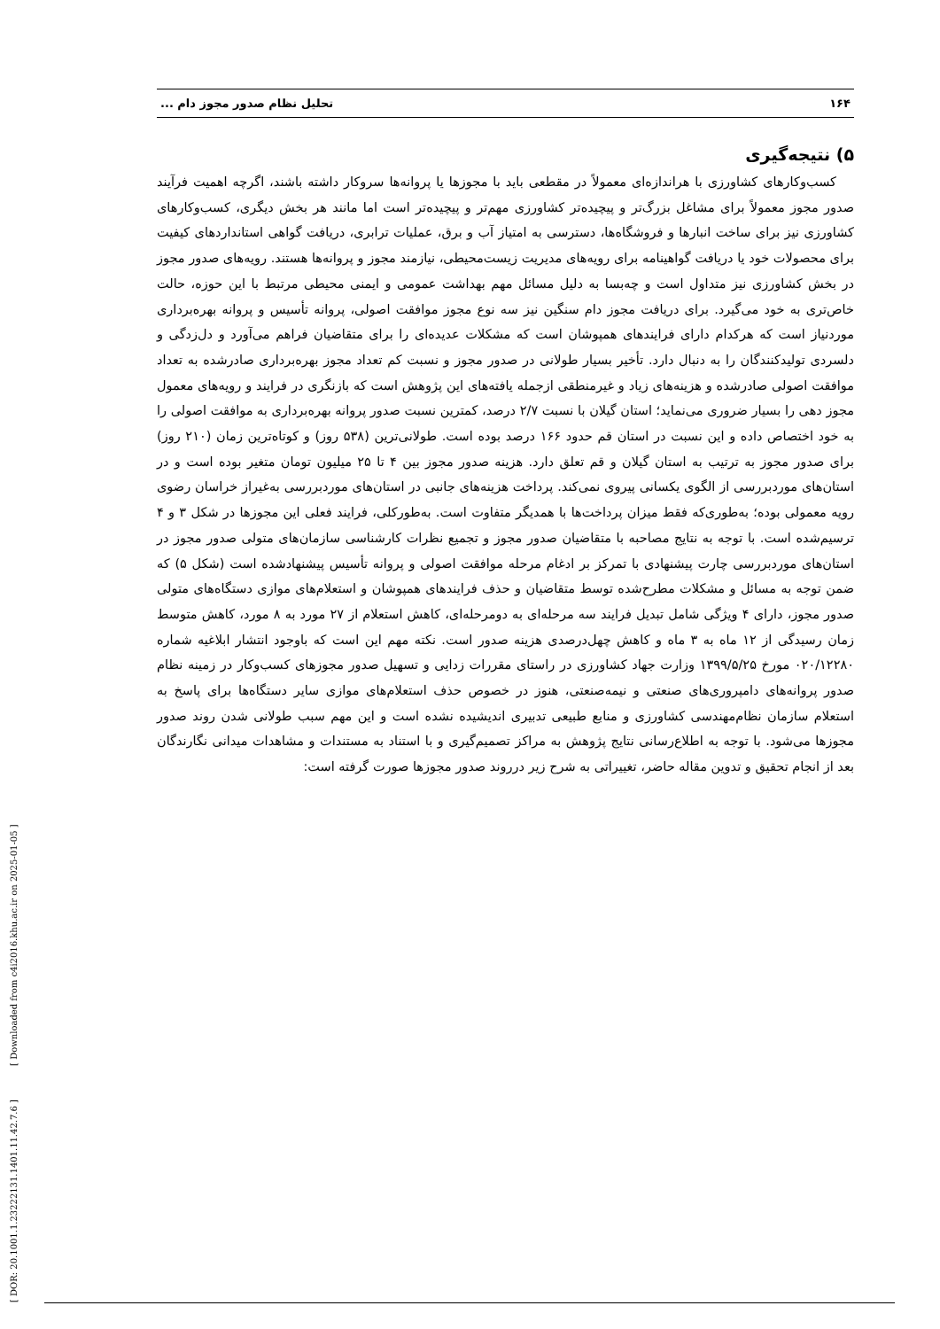[ DOR: 20.1001.1.23222131.1401.11.42.7.6 ] [ Downloaded from c4i2016.khu.ac.ir on 2025-01-05 ]
۱۶۴ تحلیل نظام صدور مجوز دام ...
۵) نتیجه‌گیری
کسب‌وکارهای کشاورزی با هراندازه‌ای معمولاً در مقطعی باید با مجوزها یا پروانه‌ها سروکار داشته باشند، اگرچه اهمیت فرآیند صدور مجوز معمولاً برای مشاغل بزرگ‌تر و پیچیده‌تر کشاورزی مهم‌تر و پیچیده‌تر است اما مانند هر بخش دیگری، کسب‌وکارهای کشاورزی نیز برای ساخت انبارها و فروشگاه‌ها، دسترسی به امتیاز آب و برق، عملیات ترابری، دریافت گواهی استانداردهای کیفیت برای محصولات خود یا دریافت گواهینامه برای رویه‌های مدیریت زیست‌محیطی، نیازمند مجوز و پروانه‌ها هستند. رویه‌های صدور مجوز در بخش کشاورزی نیز متداول است و چه‌بسا به دلیل مسائل مهم بهداشت عمومی و ایمنی محیطی مرتبط با این حوزه، حالت خاص‌تری به خود می‌گیرد. برای دریافت مجوز دام سنگین نیز سه نوع مجوز موافقت اصولی، پروانه تأسیس و پروانه بهره‌برداری موردنیاز است که هرکدام دارای فرایندهای همپوشان است که مشکلات عدیده‌ای را برای متقاضیان فراهم می‌آورد و دل‌زدگی و دلسردی تولیدکنندگان را به دنبال دارد. تأخیر بسیار طولانی در صدور مجوز و نسبت کم تعداد مجوز بهره‌برداری صادرشده به تعداد موافقت اصولی صادرشده و هزینه‌های زیاد و غیرمنطقی ازجمله یافته‌های این پژوهش است که بازنگری در فرایند و رویه‌های معمول مجوز دهی را بسیار ضروری می‌نماید؛ استان گیلان با نسبت ۲/۷ درصد، کمترین نسبت صدور پروانه بهره‌برداری به موافقت اصولی را به خود اختصاص داده و این نسبت در استان قم حدود ۱۶۶ درصد بوده است. طولانی‌ترین (۵۳۸ روز) و کوتاه‌ترین زمان (۲۱۰ روز) برای صدور مجوز به ترتیب به استان گیلان و قم تعلق دارد. هزینه صدور مجوز بین ۴ تا ۲۵ میلیون تومان متغیر بوده است و در استان‌های موردبررسی از الگوی یکسانی پیروی نمی‌کند. پرداخت هزینه‌های جانبی در استان‌های موردبررسی به‌غیراز خراسان رضوی رویه معمولی بوده؛ به‌طوری‌که فقط میزان پرداخت‌ها با همدیگر متفاوت است. به‌طورکلی، فرایند فعلی این مجوزها در شکل ۳ و ۴ ترسیم‌شده است. با توجه به نتایج مصاحبه با متقاضیان صدور مجوز و تجمیع نظرات کارشناسی سازمان‌های متولی صدور مجوز در استان‌های موردبررسی چارت پیشنهادی با تمرکز بر ادغام مرحله موافقت اصولی و پروانه تأسیس پیشنهادشده است (شکل ۵) که ضمن توجه به مسائل و مشکلات مطرح‌شده توسط متقاضیان و حذف فرایندهای همپوشان و استعلام‌های موازی دستگاه‌های متولی صدور مجوز، دارای ۴ ویژگی شامل تبدیل فرایند سه مرحله‌ای به دومرحله‌ای، کاهش استعلام از ۲۷ مورد به ۸ مورد، کاهش متوسط زمان رسیدگی از ۱۲ ماه به ۳ ماه و کاهش چهل‌درصدی هزینه صدور است. نکته مهم این است که باوجود انتشار ابلاغیه شماره ۰۲۰/۱۲۲۸۰ مورخ ۱۳۹۹/۵/۲۵ وزارت جهاد کشاورزی در راستای مقررات زدایی و تسهیل صدور مجوزهای کسب‌وکار در زمینه نظام صدور پروانه‌های دامپروری‌های صنعتی و نیمه‌صنعتی، هنوز در خصوص حذف استعلام‌های موازی سایر دستگاه‌ها برای پاسخ به استعلام سازمان نظام‌مهندسی کشاورزی و منابع طبیعی تدبیری اندیشیده نشده است و این مهم سبب طولانی شدن روند صدور مجوزها می‌شود. با توجه به اطلاع‌رسانی نتایج پژوهش به مراکز تصمیم‌گیری و با استناد به مستندات و مشاهدات میدانی نگارندگان بعد از انجام تحقیق و تدوین مقاله حاضر، تغییراتی به شرح زیر درروند صدور مجوزها صورت گرفته است: